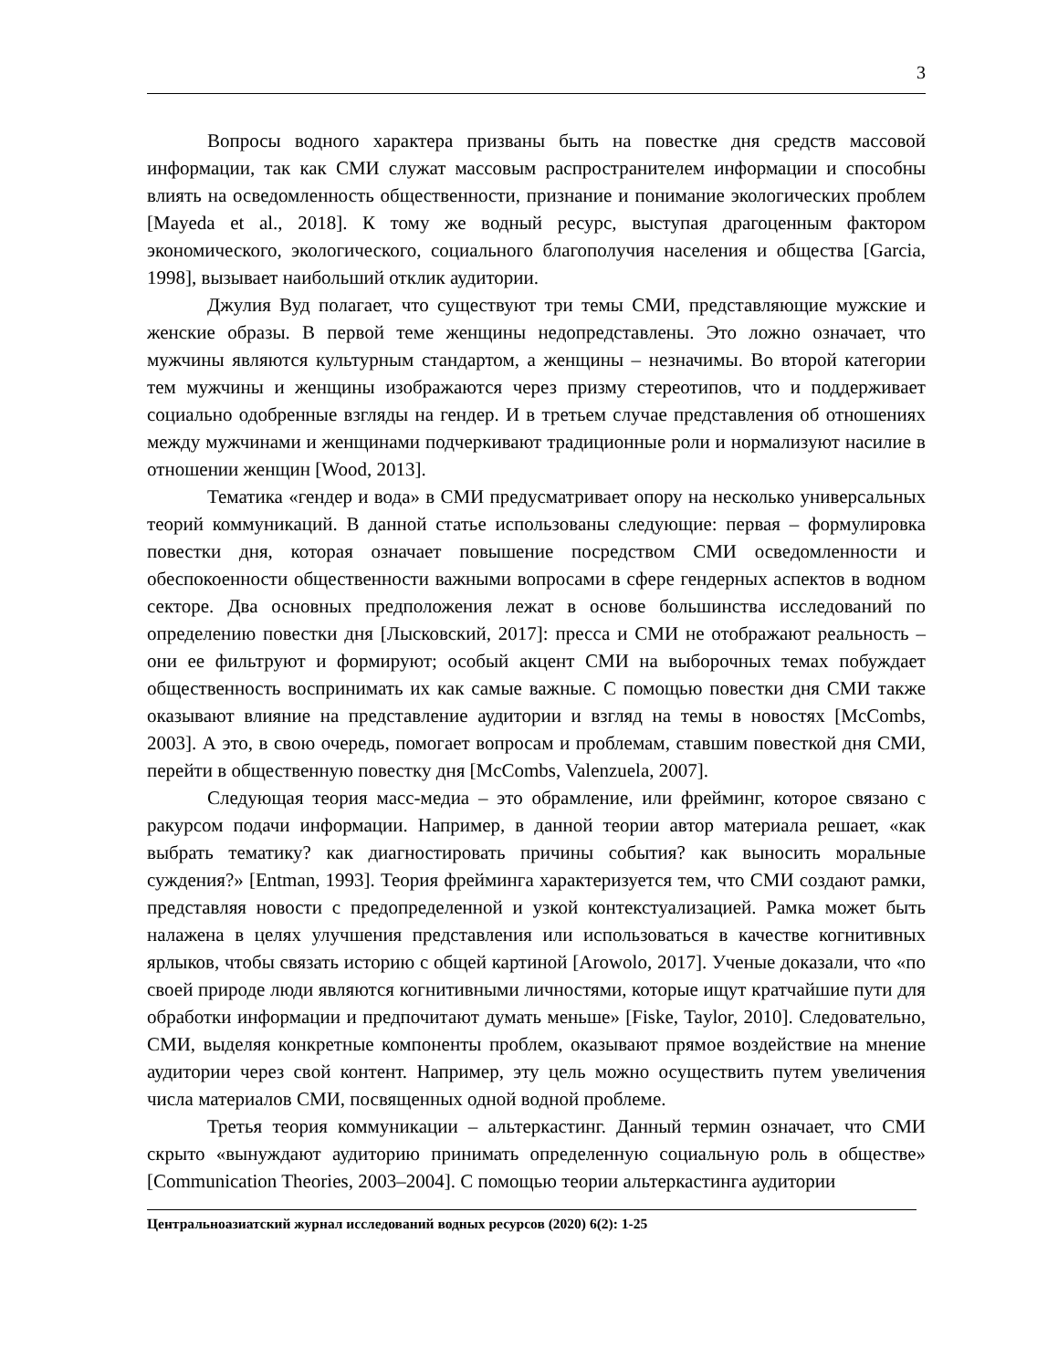3
Вопросы водного характера призваны быть на повестке дня средств массовой информации, так как СМИ служат массовым распространителем информации и способны влиять на осведомленность общественности, признание и понимание экологических проблем [Mayeda et al., 2018]. К тому же водный ресурс, выступая драгоценным фактором экономического, экологического, социального благополучия населения и общества [Garcia, 1998], вызывает наибольший отклик аудитории.
Джулия Вуд полагает, что существуют три темы СМИ, представляющие мужские и женские образы. В первой теме женщины недопредставлены. Это ложно означает, что мужчины являются культурным стандартом, а женщины – незначимы. Во второй категории тем мужчины и женщины изображаются через призму стереотипов, что и поддерживает социально одобренные взгляды на гендер. И в третьем случае представления об отношениях между мужчинами и женщинами подчеркивают традиционные роли и нормализуют насилие в отношении женщин [Wood, 2013].
Тематика «гендер и вода» в СМИ предусматривает опору на несколько универсальных теорий коммуникаций. В данной статье использованы следующие: первая – формулировка повестки дня, которая означает повышение посредством СМИ осведомленности и обеспокоенности общественности важными вопросами в сфере гендерных аспектов в водном секторе. Два основных предположения лежат в основе большинства исследований по определению повестки дня [Лысковский, 2017]: пресса и СМИ не отображают реальность – они ее фильтруют и формируют; особый акцент СМИ на выборочных темах побуждает общественность воспринимать их как самые важные. С помощью повестки дня СМИ также оказывают влияние на представление аудитории и взгляд на темы в новостях [McCombs, 2003]. А это, в свою очередь, помогает вопросам и проблемам, ставшим повесткой дня СМИ, перейти в общественную повестку дня [McCombs, Valenzuela, 2007].
Следующая теория масс-медиа – это обрамление, или фрейминг, которое связано с ракурсом подачи информации. Например, в данной теории автор материала решает, «как выбрать тематику? как диагностировать причины события? как выносить моральные суждения?» [Entman, 1993]. Теория фрейминга характеризуется тем, что СМИ создают рамки, представляя новости с предопределенной и узкой контекстуализацией. Рамка может быть налажена в целях улучшения представления или использоваться в качестве когнитивных ярлыков, чтобы связать историю с общей картиной [Arowolo, 2017]. Ученые доказали, что «по своей природе люди являются когнитивными личностями, которые ищут кратчайшие пути для обработки информации и предпочитают думать меньше» [Fiske, Taylor, 2010]. Следовательно, СМИ, выделяя конкретные компоненты проблем, оказывают прямое воздействие на мнение аудитории через свой контент. Например, эту цель можно осуществить путем увеличения числа материалов СМИ, посвященных одной водной проблеме.
Третья теория коммуникации – альтеркастинг. Данный термин означает, что СМИ скрыто «вынуждают аудиторию принимать определенную социальную роль в обществе» [Communication Theories, 2003–2004]. С помощью теории альтеркастинга аудитории
Центральноазиатский журнал исследований водных ресурсов (2020) 6(2): 1-25